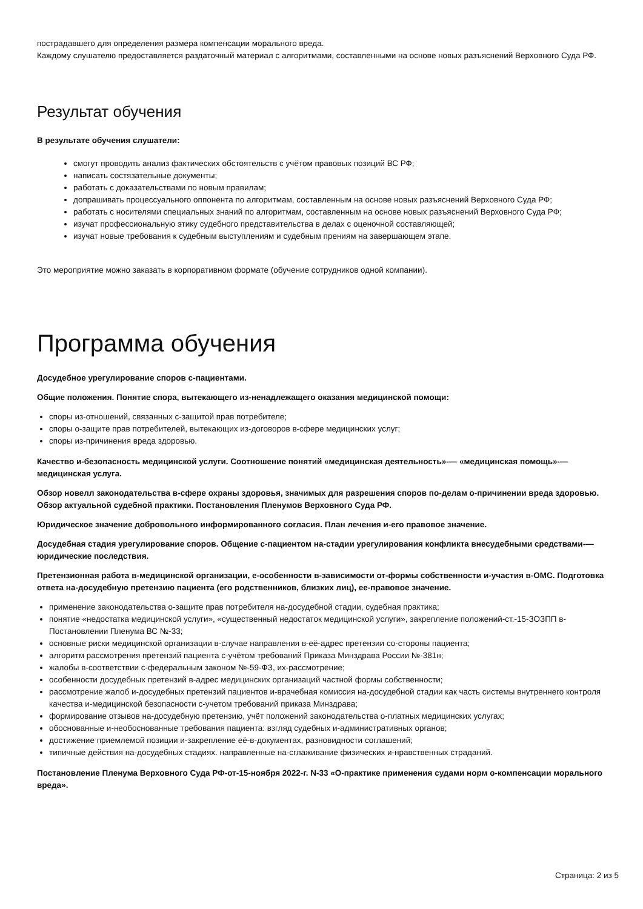пострадавшего для определения размера компенсации морального вреда.
Каждому слушателю предоставляется раздаточный материал с алгоритмами, составленными на основе новых разъяснений Верховного Суда РФ.
Результат обучения
В результате обучения слушатели:
смогут проводить анализ фактических обстоятельств с учётом правовых позиций ВС РФ;
написать состязательные документы;
работать с доказательствами по новым правилам;
допрашивать процессуального оппонента по алгоритмам, составленным на основе новых разъяснений Верховного Суда РФ;
работать с носителями специальных знаний по алгоритмам, составленным на основе новых разъяснений Верховного Суда РФ;
изучат профессиональную этику судебного представительства в делах с оценочной составляющей;
изучат новые требования к судебным выступлениям и судебным прениям на завершающем этапе.
Это мероприятие можно заказать в корпоративном формате (обучение сотрудников одной компании).
Программа обучения
Досудебное урегулирование споров с-пациентами.
Общие положения. Понятие спора, вытекающего из-ненадлежащего оказания медицинской помощи:
споры из-отношений, связанных с-защитой прав потребителе;
споры о-защите прав потребителей, вытекающих из-договоров в-сфере медицинских услуг;
споры из-причинения вреда здоровью.
Качество и-безопасность медицинской услуги. Соотношение понятий «медицинская деятельность»-— «медицинская помощь»-— медицинская услуга.
Обзор новелл законодательства в-сфере охраны здоровья, значимых для разрешения споров по-делам о-причинении вреда здоровью. Обзор актуальной судебной практики. Постановления Пленумов Верховного Суда РФ.
Юридическое значение добровольного информированного согласия. План лечения и-его правовое значение.
Досудебная стадия урегулирование споров. Общение с-пациентом на-стадии урегулирования конфликта внесудебными средствами-— юридические последствия.
Претензионная работа в-медицинской организации, е-особенности в-зависимости от-формы собственности и-участия в-ОМС. Подготовка ответа на-досудебную претензию пациента (его родственников, близких лиц), ее-правовое значение.
применение законодательства о-защите прав потребителя на-досудебной стадии, судебная практика;
понятие «недостатка медицинской услуги», «существенный недостаток медицинской услуги», закрепление положений-ст.-15-ЗОЗПП в-Постановлении Пленума ВС №-33;
основные риски медицинской организации в-случае направления в-её-адрес претензии со-стороны пациента;
алгоритм рассмотрения претензий пациента с-учётом требований Приказа Минздрава России №-381н;
жалобы в-соответствии с-федеральным законом №-59-ФЗ, их-рассмотрение;
особенности досудебных претензий в-адрес медицинских организаций частной формы собственности;
рассмотрение жалоб и-досудебных претензий пациентов и-врачебная комиссия на-досудебной стадии как часть системы внутреннего контроля качества и-медицинской безопасности с-учетом требований приказа Минздрава;
формирование отзывов на-досудебную претензию, учёт положений законодательства о-платных медицинских услугах;
обоснованные и-необоснованные требования пациента: взгляд судебных и-административных органов;
достижение приемлемой позиции и-закрепление её-в-документах, разновидности соглашений;
типичные действия на-досудебных стадиях. направленные на-сглаживание физических и-нравственных страданий.
Постановление Пленума Верховного Суда РФ-от-15-ноября 2022-г. N-33 «О-практике применения судами норм о-компенсации морального вреда».
Страница: 2 из 5